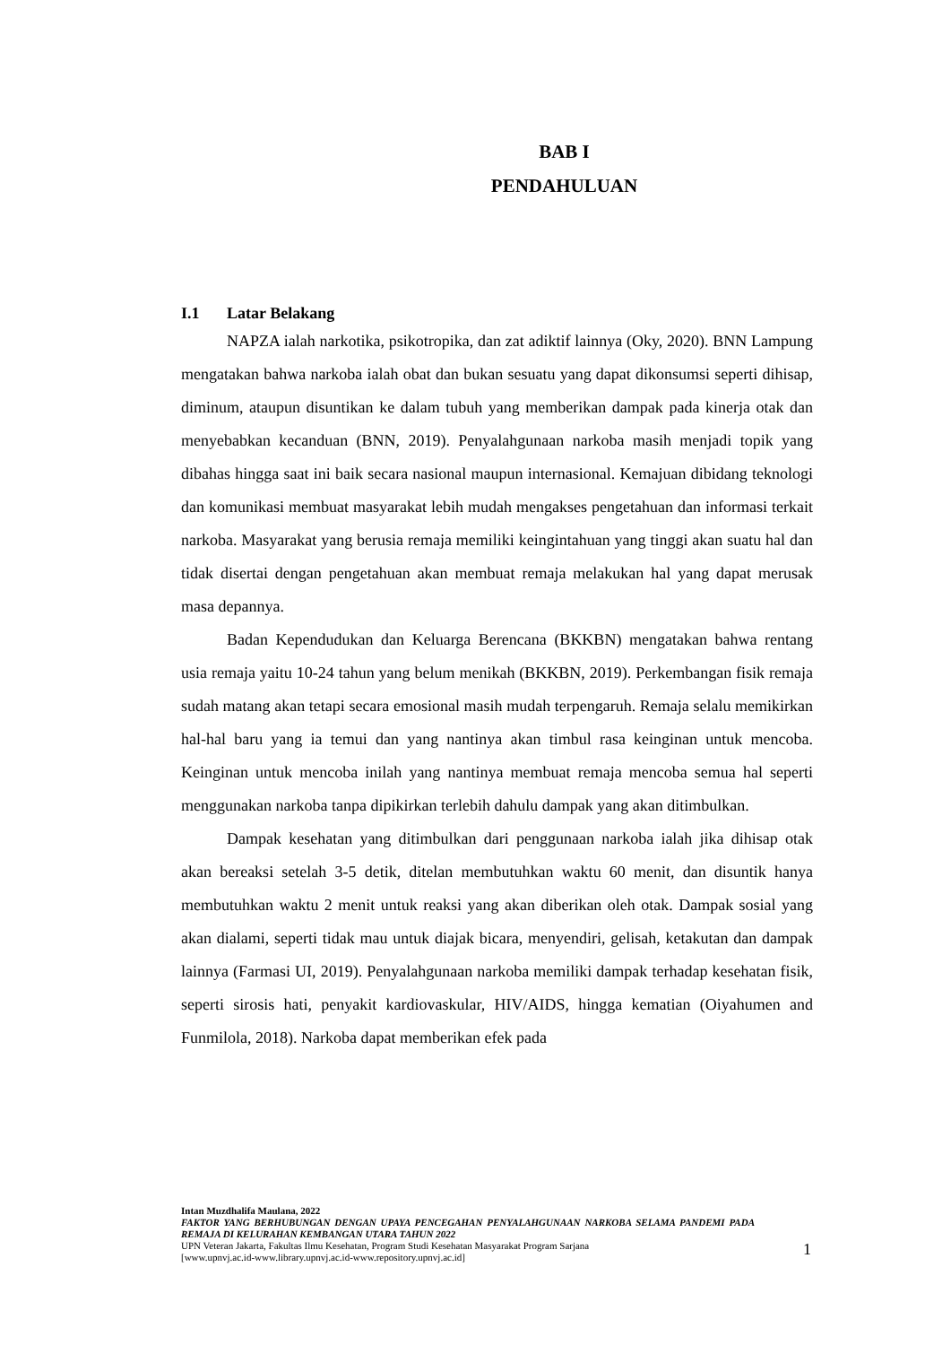BAB I
PENDAHULUAN
I.1 Latar Belakang
NAPZA ialah narkotika, psikotropika, dan zat adiktif lainnya (Oky, 2020). BNN Lampung mengatakan bahwa narkoba ialah obat dan bukan sesuatu yang dapat dikonsumsi seperti dihisap, diminum, ataupun disuntikan ke dalam tubuh yang memberikan dampak pada kinerja otak dan menyebabkan kecanduan (BNN, 2019). Penyalahgunaan narkoba masih menjadi topik yang dibahas hingga saat ini baik secara nasional maupun internasional. Kemajuan dibidang teknologi dan komunikasi membuat masyarakat lebih mudah mengakses pengetahuan dan informasi terkait narkoba. Masyarakat yang berusia remaja memiliki keingintahuan yang tinggi akan suatu hal dan tidak disertai dengan pengetahuan akan membuat remaja melakukan hal yang dapat merusak masa depannya.
Badan Kependudukan dan Keluarga Berencana (BKKBN) mengatakan bahwa rentang usia remaja yaitu 10-24 tahun yang belum menikah (BKKBN, 2019). Perkembangan fisik remaja sudah matang akan tetapi secara emosional masih mudah terpengaruh. Remaja selalu memikirkan hal-hal baru yang ia temui dan yang nantinya akan timbul rasa keinginan untuk mencoba. Keinginan untuk mencoba inilah yang nantinya membuat remaja mencoba semua hal seperti menggunakan narkoba tanpa dipikirkan terlebih dahulu dampak yang akan ditimbulkan.
Dampak kesehatan yang ditimbulkan dari penggunaan narkoba ialah jika dihisap otak akan bereaksi setelah 3-5 detik, ditelan membutuhkan waktu 60 menit, dan disuntik hanya membutuhkan waktu 2 menit untuk reaksi yang akan diberikan oleh otak. Dampak sosial yang akan dialami, seperti tidak mau untuk diajak bicara, menyendiri, gelisah, ketakutan dan dampak lainnya (Farmasi UI, 2019). Penyalahgunaan narkoba memiliki dampak terhadap kesehatan fisik, seperti sirosis hati, penyakit kardiovaskular, HIV/AIDS, hingga kematian (Oiyahumen and Funmilola, 2018). Narkoba dapat memberikan efek pada
Intan Muzdhalifa Maulana, 2022
FAKTOR YANG BERHUBUNGAN DENGAN UPAYA PENCEGAHAN PENYALAHGUNAAN NARKOBA SELAMA PANDEMI PADA REMAJA DI KELURAHAN KEMBANGAN UTARA TAHUN 2022
UPN Veteran Jakarta, Fakultas Ilmu Kesehatan, Program Studi Kesehatan Masyarakat Program Sarjana
[www.upnvj.ac.id-www.library.upnvj.ac.id-www.repository.upnvj.ac.id]
1